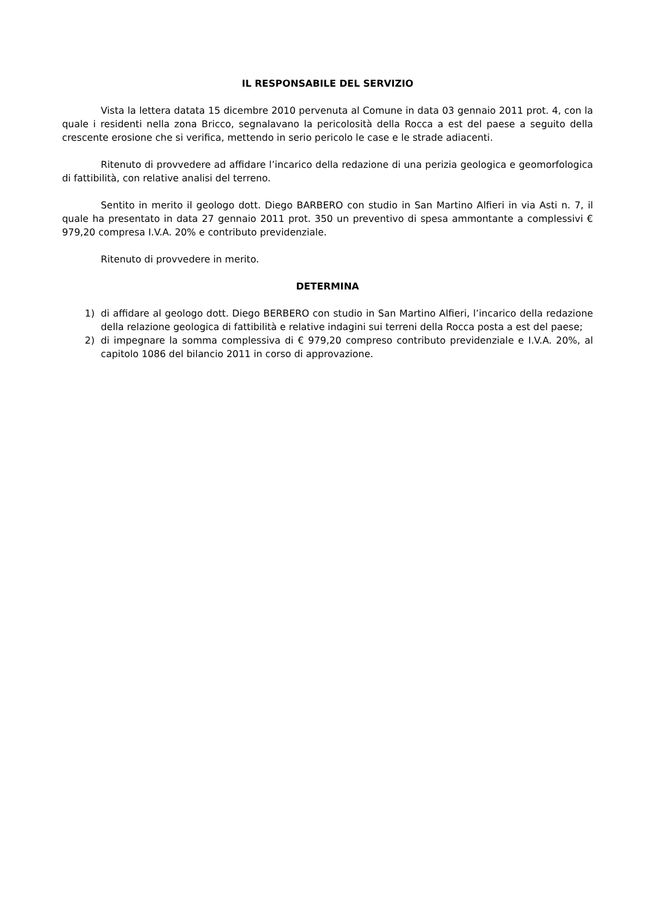IL RESPONSABILE DEL SERVIZIO
Vista la lettera datata 15 dicembre 2010 pervenuta al Comune in data 03 gennaio 2011 prot. 4, con la quale i residenti nella zona Bricco, segnalavano la pericolosità della Rocca a est del paese a seguito della crescente erosione che si verifica, mettendo in serio pericolo le case e le strade adiacenti.
Ritenuto di provvedere ad affidare l’incarico della redazione di una perizia geologica e geomorfologica di fattibilità, con relative analisi del terreno.
Sentito in merito il geologo dott. Diego BARBERO con studio in San Martino Alfieri in via Asti n. 7, il quale ha presentato in data 27 gennaio 2011 prot. 350 un preventivo di spesa ammontante a complessivi € 979,20 compresa I.V.A. 20% e contributo previdenziale.
Ritenuto di provvedere in merito.
DETERMINA
1) di affidare al geologo dott. Diego BERBERO con studio in San Martino Alfieri, l’incarico della redazione della relazione geologica di fattibilità e relative indagini sui terreni della Rocca posta a est del paese;
2) di impegnare la somma complessiva di € 979,20 compreso contributo previdenziale e I.V.A. 20%, al capitolo 1086 del bilancio 2011 in corso di approvazione.